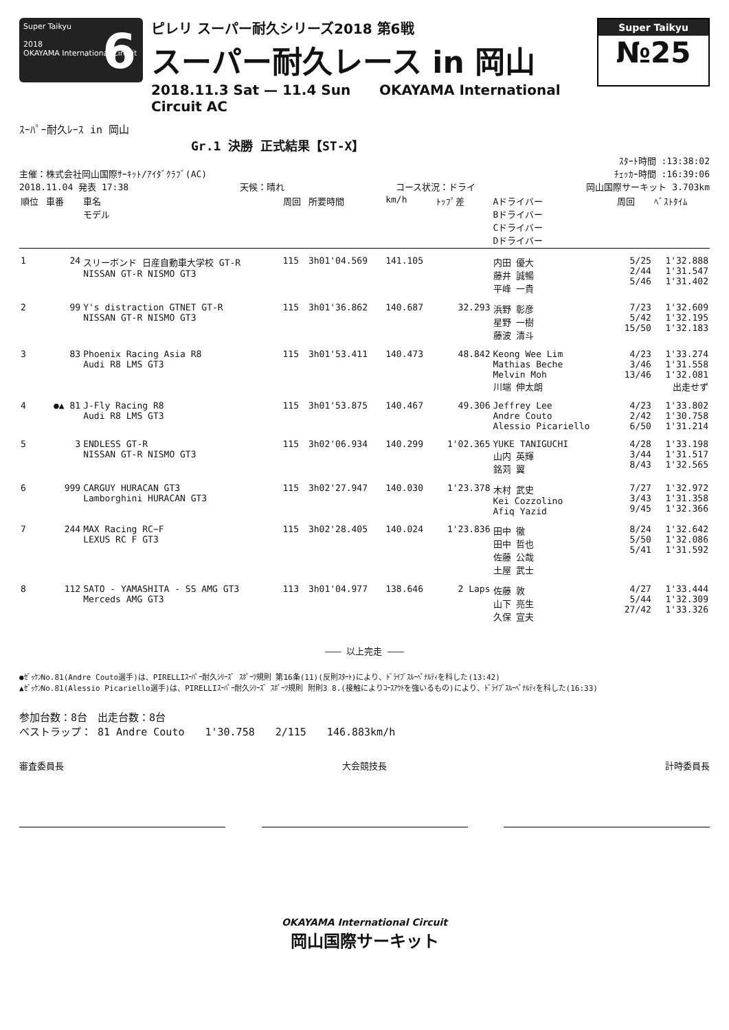Super Taikyu
2018
OKAYAMA International Circuit
6
ピレリ スーパー耐久シリーズ2018 第6戦
スーパー耐久レース in 岡山
2018.11.3 Sat — 11.4 Sun OKAYAMA International Circuit AC
Super Taikyu
№25
ｽｰﾊﾟｰ耐久ﾚｰｽ in 岡山
Gr.1 決勝 正式結果【ST-X】
ｽﾀｰﾄ時間 :13:38:02
主催：株式会社岡山国際ｻｰｷｯﾄ/ｱｲﾀﾞｸﾗﾌﾞ(AC) ﾁｪｯｶｰ時間 :16:39:06
2018.11.04 発表 17:38 天候：晴れ コース状況：ドライ 岡山国際サーキット 3.703km
| 順位 | 車番 | 車名 モデル | 周回 | 所要時間 | km/h | ﾄｯﾌﾟ差 | Aドライバー Bドライバー Cドライバー Dドライバー | 周回 | ﾍﾞｽﾄﾀｲﾑ |
| --- | --- | --- | --- | --- | --- | --- | --- | --- | --- |
| 1 | 24 | スリーボンド 日産自動車大学校 GT-R NISSAN GT-R NISMO GT3 | 115 | 3h01'04.569 | 141.105 | | 内田 優大 藤井 誠暢 平峰 一貴 | 5/25 2/44 5/46 | 1'32.888 1'31.547 1'31.402 |
| 2 | 99 | Y's distraction GTNET GT-R NISSAN GT-R NISMO GT3 | 115 | 3h01'36.862 | 140.687 | 32.293 | 浜野 彰彦 星野 一樹 藤波 清斗 | 7/23 5/42 15/50 | 1'32.609 1'32.195 1'32.183 |
| 3 | 83 | Phoenix Racing Asia R8 Audi R8 LMS GT3 | 115 | 3h01'53.411 | 140.473 | 48.842 | Keong Wee Lim Mathias Beche Melvin Moh 川端 伸太朗 | 4/23 3/46 13/46 | 1'33.274 1'31.558 1'32.081 出走せず |
| 4 | ●▲ 81 | J-Fly Racing R8 Audi R8 LMS GT3 | 115 | 3h01'53.875 | 140.467 | 49.306 | Jeffrey Lee Andre Couto Alessio Picariello | 4/23 2/42 6/50 | 1'33.802 1'30.758 1'31.214 |
| 5 | 3 | ENDLESS GT-R NISSAN GT-R NISMO GT3 | 115 | 3h02'06.934 | 140.299 | 1'02.365 | YUKE TANIGUCHI 山内 英輝 銘苅 翼 | 4/28 3/44 8/43 | 1'33.198 1'31.517 1'32.565 |
| 6 | 999 | CARGUY HURACAN GT3 Lamborghini HURACAN GT3 | 115 | 3h02'27.947 | 140.030 | 1'23.378 | 木村 武史 Kei Cozzolino Afiq Yazid | 7/27 3/43 9/45 | 1'32.972 1'31.358 1'32.366 |
| 7 | 244 | MAX Racing RC−F LEXUS RC F GT3 | 115 | 3h02'28.405 | 140.024 | 1'23.836 | 田中 徹 田中 哲也 佐藤 公哉 土屋 武士 | 8/24 5/50 5/41 | 1'32.642 1'32.086 1'31.592 |
| 8 | 112 | SATO - YAMASHITA - SS AMG GT3 Merceds AMG GT3 | 113 | 3h01'04.977 | 138.646 | 2 Laps | 佐藤 敦 山下 亮生 久保 宣夫 | 4/27 5/44 27/42 | 1'33.444 1'32.309 1'33.326 |
——— 以上完走 ———
●ｾﾞｯｹﾝNo.81(Andre Couto選手)は、PIRELLIｽｰﾊﾟｰ耐久ｼﾘｰｽﾞ ｽﾎﾟｰﾂ規則 第16条(11)(反則ｽﾀｰﾄ)により、ﾄﾞﾗｲﾌﾞｽﾙｰﾍﾟﾅﾙﾃｨを科した(13:42)
▲ｾﾞｯｹﾝNo.81(Alessio Picariello選手)は、PIRELLIｽｰﾊﾟｰ耐久ｼﾘｰｽﾞ ｽﾎﾟｰﾂ規則 附則3 8.(接触によりｺｰｽｱｳﾄを強いるもの)により、ﾄﾞﾗｲﾌﾞｽﾙｰﾍﾟﾅﾙﾃｨを科した(16:33)
参加台数：8台　出走台数：8台
ベストラップ： 81 Andre Couto　　1'30.758　　2/115　　146.883km/h
審査委員長 大会競技長 計時委員長
OKAYAMA International Circuit
岡山国際サーキット